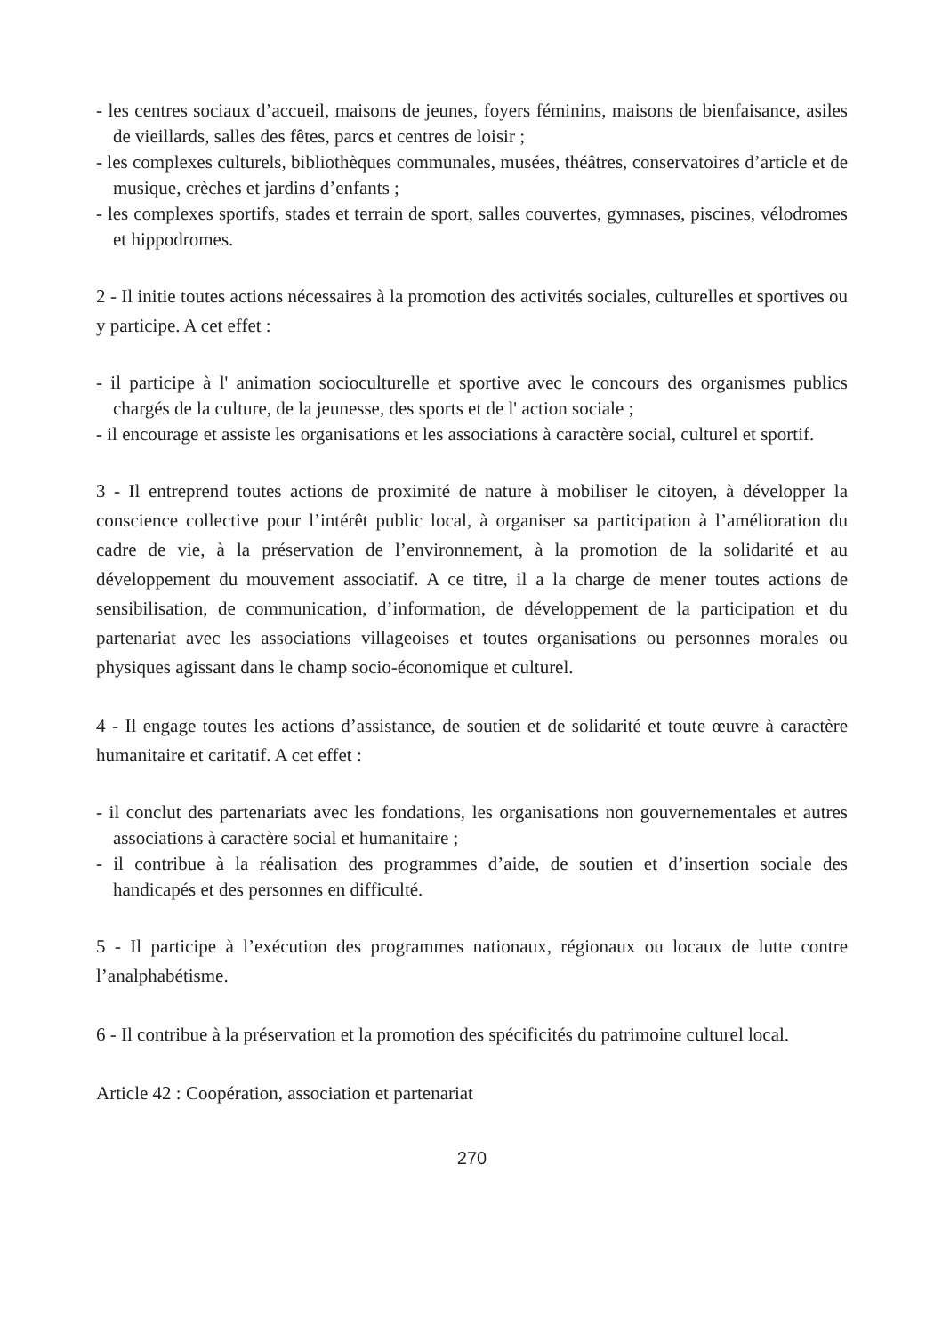- les centres sociaux d’accueil, maisons de jeunes, foyers féminins, maisons de bienfaisance, asiles de vieillards, salles des fêtes, parcs et centres de loisir ;
- les complexes culturels, bibliothèques communales, musées, théâtres, conservatoires d’article et de musique, crèches et jardins d’enfants ;
- les complexes sportifs, stades et terrain de sport, salles couvertes, gymnases, piscines, vélodromes et hippodromes.
2 - Il initie toutes actions nécessaires à la promotion des activités sociales, culturelles et sportives ou y participe. A cet effet :
- il participe à l' animation socioculturelle et sportive avec le concours des organismes publics chargés de la culture, de la jeunesse, des sports et de l' action sociale ;
- il encourage et assiste les organisations et les associations à caractère social, culturel et sportif.
3 - Il entreprend toutes actions de proximité de nature à mobiliser le citoyen, à développer la conscience collective pour l’intérêt public local, à organiser sa participation à l’amélioration du cadre de vie, à la préservation de l’environnement, à la promotion de la solidarité et au développement du mouvement associatif. A ce titre, il a la charge de mener toutes actions de sensibilisation, de communication, d’information, de développement de la participation et du partenariat avec les associations villageoises et toutes organisations ou personnes morales ou physiques agissant dans le champ socio-économique et culturel.
4 - Il engage toutes les actions d’assistance, de soutien et de solidarité et toute œuvre à caractère humanitaire et caritatif. A cet effet :
- il conclut des partenariats avec les fondations, les organisations non gouvernementales et autres associations à caractère social et humanitaire ;
- il contribue à la réalisation des programmes d’aide, de soutien et d’insertion sociale des handicapés et des personnes en difficulté.
5 - Il participe à l’exécution des programmes nationaux, régionaux ou locaux de lutte contre l’analphabétisme.
6 - Il contribue à la préservation et la promotion des spécificités du patrimoine culturel local.
Article 42 : Coopération, association et partenariat
270